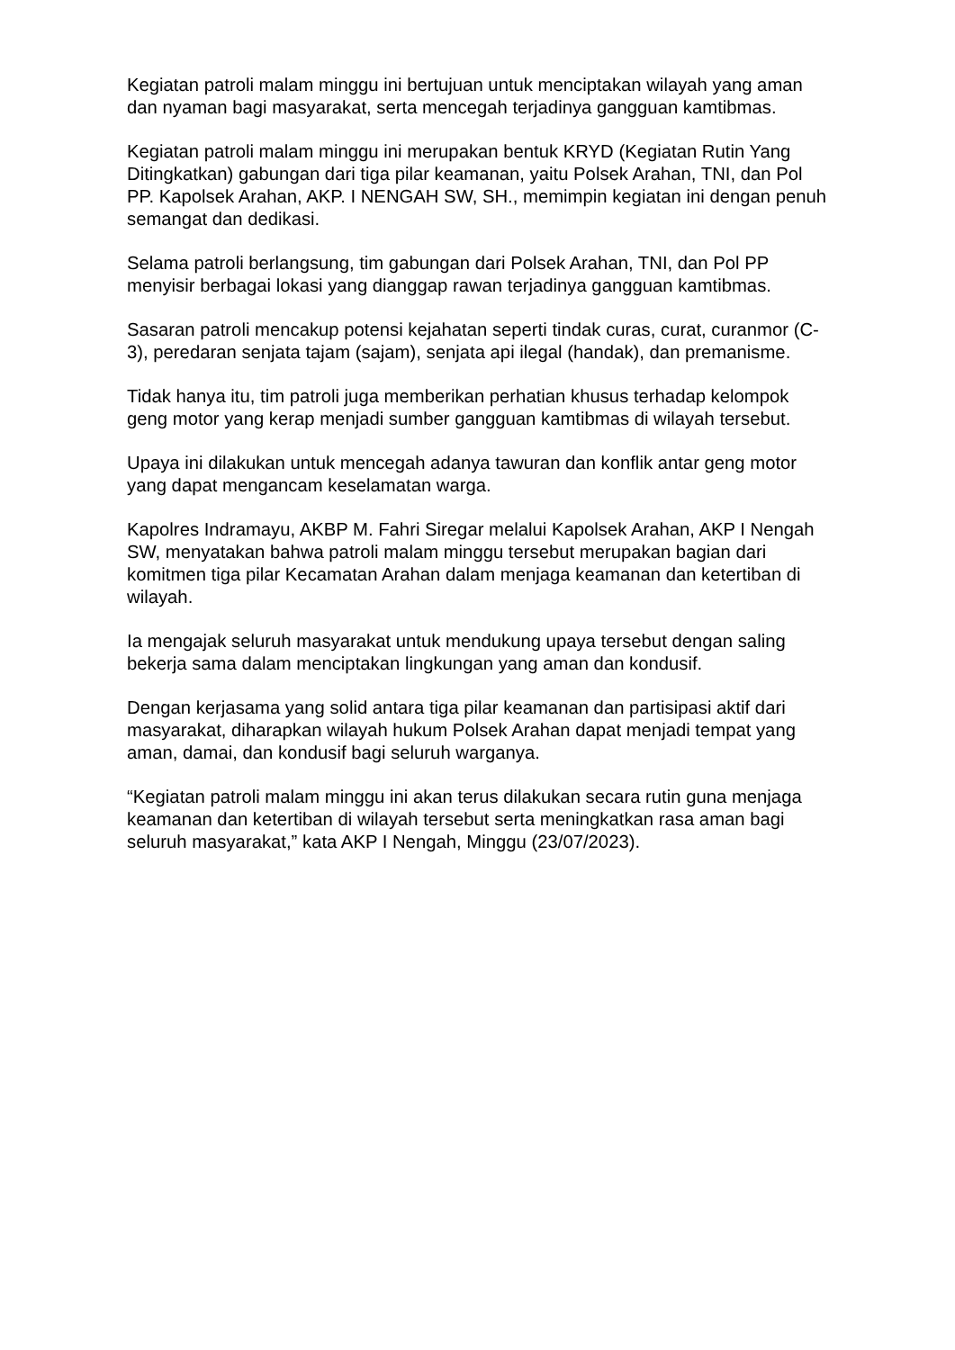Kegiatan patroli malam minggu ini bertujuan untuk menciptakan wilayah yang aman dan nyaman bagi masyarakat, serta mencegah terjadinya gangguan kamtibmas.
Kegiatan patroli malam minggu ini merupakan bentuk KRYD (Kegiatan Rutin Yang Ditingkatkan) gabungan dari tiga pilar keamanan, yaitu Polsek Arahan, TNI, dan Pol PP. Kapolsek Arahan, AKP. I NENGAH SW, SH., memimpin kegiatan ini dengan penuh semangat dan dedikasi.
Selama patroli berlangsung, tim gabungan dari Polsek Arahan, TNI, dan Pol PP menyisir berbagai lokasi yang dianggap rawan terjadinya gangguan kamtibmas.
Sasaran patroli mencakup potensi kejahatan seperti tindak curas, curat, curanmor (C-3), peredaran senjata tajam (sajam), senjata api ilegal (handak), dan premanisme.
Tidak hanya itu, tim patroli juga memberikan perhatian khusus terhadap kelompok geng motor yang kerap menjadi sumber gangguan kamtibmas di wilayah tersebut.
Upaya ini dilakukan untuk mencegah adanya tawuran dan konflik antar geng motor yang dapat mengancam keselamatan warga.
Kapolres Indramayu, AKBP M. Fahri Siregar melalui Kapolsek Arahan, AKP I Nengah SW, menyatakan bahwa patroli malam minggu tersebut merupakan bagian dari komitmen tiga pilar Kecamatan Arahan dalam menjaga keamanan dan ketertiban di wilayah.
Ia mengajak seluruh masyarakat untuk mendukung upaya tersebut dengan saling bekerja sama dalam menciptakan lingkungan yang aman dan kondusif.
Dengan kerjasama yang solid antara tiga pilar keamanan dan partisipasi aktif dari masyarakat, diharapkan wilayah hukum Polsek Arahan dapat menjadi tempat yang aman, damai, dan kondusif bagi seluruh warganya.
“Kegiatan patroli malam minggu ini akan terus dilakukan secara rutin guna menjaga keamanan dan ketertiban di wilayah tersebut serta meningkatkan rasa aman bagi seluruh masyarakat,” kata AKP I Nengah, Minggu (23/07/2023).